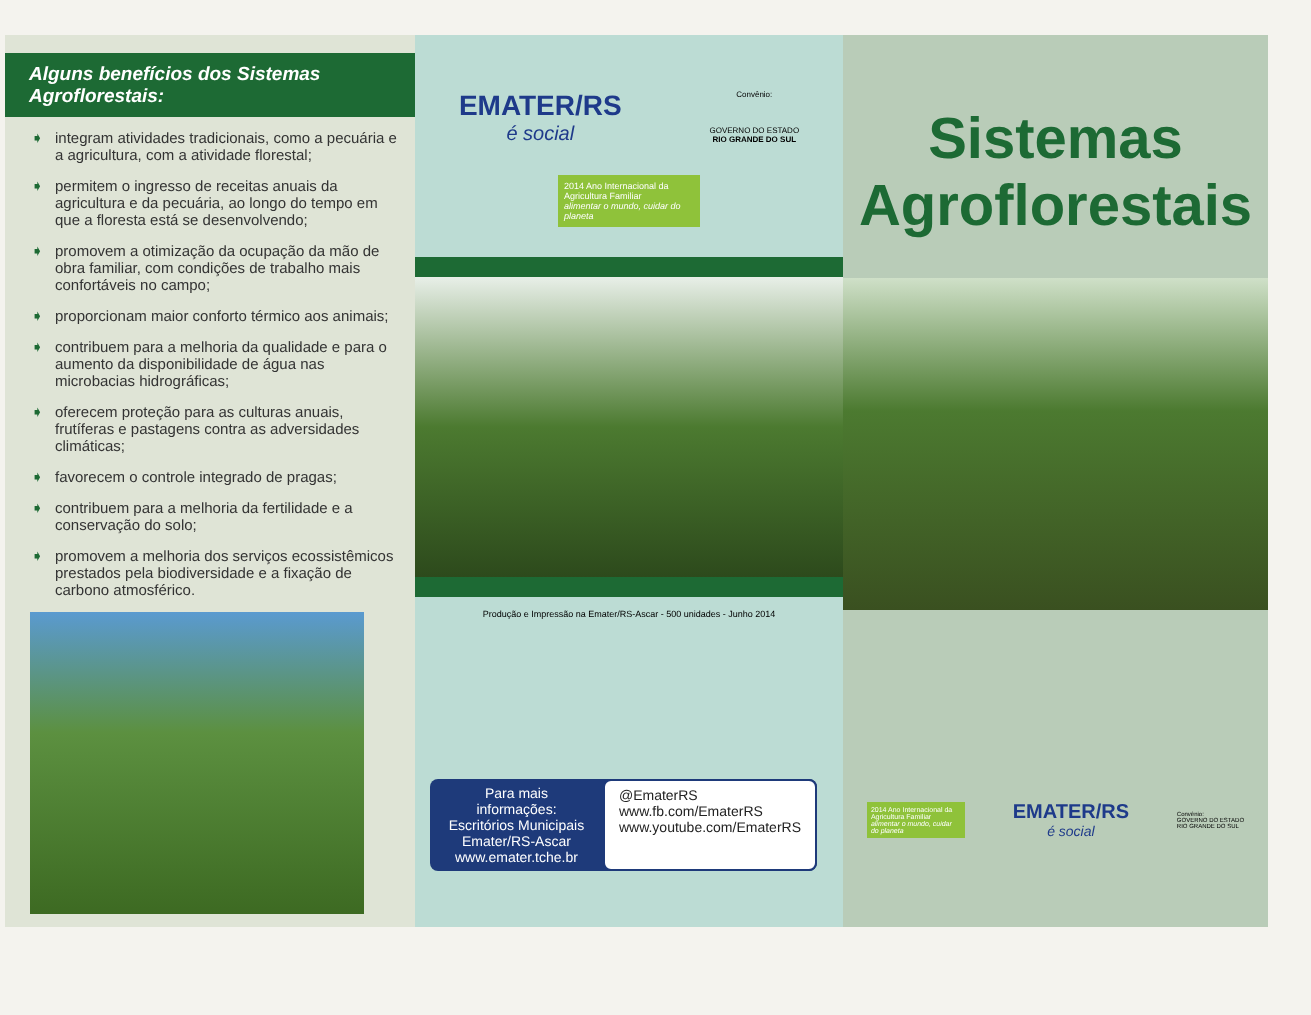Alguns benefícios dos Sistemas Agroflorestais:
➧ integram atividades tradicionais, como a pecuária e a agricultura, com a atividade florestal;
➧ permitem o ingresso de receitas anuais da agricultura e da pecuária, ao longo do tempo em que a floresta está se desenvolvendo;
➧ promovem a otimização da ocupação da mão de obra familiar, com condições de trabalho mais confortáveis no campo;
➧ proporcionam maior conforto térmico aos animais;
➧ contribuem para a melhoria da qualidade e para o aumento da disponibilidade de água nas microbacias hidrográficas;
➧ oferecem proteção para as culturas anuais, frutíferas e pastagens contra as adversidades climáticas;
➧ favorecem o controle integrado de pragas;
➧ contribuem para a melhoria da fertilidade e a conservação do solo;
➧ promovem a melhoria dos serviços ecossistêmicos prestados pela biodiversidade e a fixação de carbono atmosférico.
EMATER/RS
é social
Convênio:
GOVERNO DO ESTADO
RIO GRANDE DO SUL
2014 Ano Internacional da Agricultura Familiar
alimentar o mundo, cuidar do planeta
Produção e Impressão na Emater/RS-Ascar - 500 unidades - Junho 2014
Para mais informações:
Escritórios Municipais
Emater/RS-Ascar
www.emater.tche.br
@EmaterRS
www.fb.com/EmaterRS
www.youtube.com/EmaterRS
Sistemas
Agroflorestais
2014 Ano Internacional da Agricultura Familiar
alimentar o mundo, cuidar do planeta
EMATER/RS
é social
Convênio:
GOVERNO DO ESTADO
RIO GRANDE DO SUL